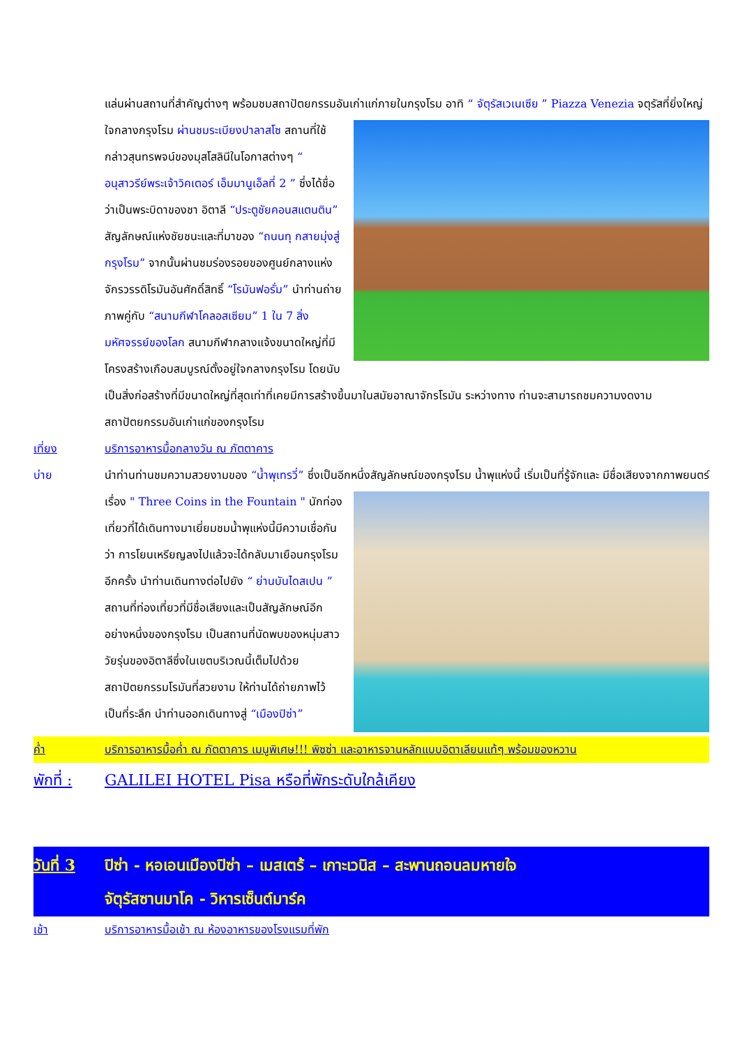แล่นผ่านสถานที่สำคัญต่างๆ พร้อมชมสถาปัตยกรรมอันเก่าแก่ภายในกรุงโรม อาทิ “ จัตุรัสเวเนเซีย ” Piazza
Venezia จตุรัสที่ยิ่งใหญ่ใจกลางกรุงโรม ผ่านชมระเบียงปาลาสโซ สถานที่ใช้กล่าวสุนทรพจน์ของมุสโสลินีในโอกาสต่างๆ “ อนุสาวรีย์พระเจ้าวิคเตอร์ เอ็มมานูเอ็ลที่ 2 ” ซึ่งได้ชื่อว่าเป็นพระบิดาของชา อิตาลี “ประตูชัยคอนสแตนติน” สัญลักษณ์แห่งชัยชนะและที่มาของ “ถนนทุ กสายมุ่งสู่กรุงโรม” จากนั้นผ่านชมร่องรอยของศูนย์กลางแห่งจักรวรรดิโรมันอันศักดิ์สิทธิ์ “โรมันฟอรั่ม” นำท่านถ่ายภาพคู่กับ “สนามกีฬาโคลอสเซียม” 1 ใน 7 สิ่งมหัศจรรย์ของโลก สนามกีฬากลางแจ้งขนาดใหญ่ที่มีโครงสร้างเกือบสมบูรณ์ตั้งอยู่ใจกลางกรุงโรม โดยนับเป็นสิ่งก่อสร้างที่มีขนาดใหญ่ที่สุดเท่าที่เคยมีการสร้างขึ้นมาในสมัยอาณาจักรโรมัน ระหว่างทาง ท่านจะสามารถชมความงดงามสถาปัตยกรรมอันเก่าแก่ของกรุงโรม
เที่ยง บริการอาหารมื้อกลางวัน ณ ภัตตาคาร
บ่าย นำท่านท่านชมความสวยงามของ “น้ำพุเทรวี่” ซึ่งเป็นอีกหนึ่งสัญลักษณ์ของกรุงโรม น้ำพุแห่งนี้ เริ่มเป็นที่รู้จักและ
มีชื่อเสียงจากภาพยนตร์เรื่อง " Three Coins in the Fountain " นักท่องเที่ยวที่ได้เดินทางมาเยี่ยมชมน้ำพุแห่งนี้มีความเชื่อกันว่า การโยนเหรียญลงไปแล้วจะได้กลับมาเยือนกรุงโรมอีกครั้ง นำท่านเดินทางต่อไปยัง “ ย่านบันไดสเปน ” สถานที่ท่องเที่ยวที่มีชื่อเสียงและเป็นสัญลักษณ์อีกอย่างหนึ่งของกรุงโรม เป็นสถานที่นัดพบของหนุ่มสาววัยรุ่นของอิตาลีซึ่งในเขตบริเวณนี้เต็มไปด้วยสถาปัตยกรรมโรมันที่สวยงาม ให้ท่านได้ถ่ายภาพไว้เป็นที่ระลึก นำท่านออกเดินทางสู่ “เมืองปิซ่า”
ค่ำ บริการอาหารมื้อค่ำ ณ ภัตตาคาร เมนูพิเศษ!!! พิซซ่า และอาหารจานหลักแบบอิตาเลียนแท้ๆ พร้อมของหวาน
พักที่ :
GALILEI HOTEL Pisa หรือที่พักระดับใกล้เคียง
วันที่ 3
ปิซ่า - หอเอนเมืองปิซ่า – เมสเตร้ – เกาะเวนิส – สะพานถอนลมหายใจ
จัตุรัสซานมาโค - วิหารเซ็นต์มาร์ค
เช้า บริการอาหารมื้อเช้า ณ ห้องอาหารของโรงแรมที่พัก